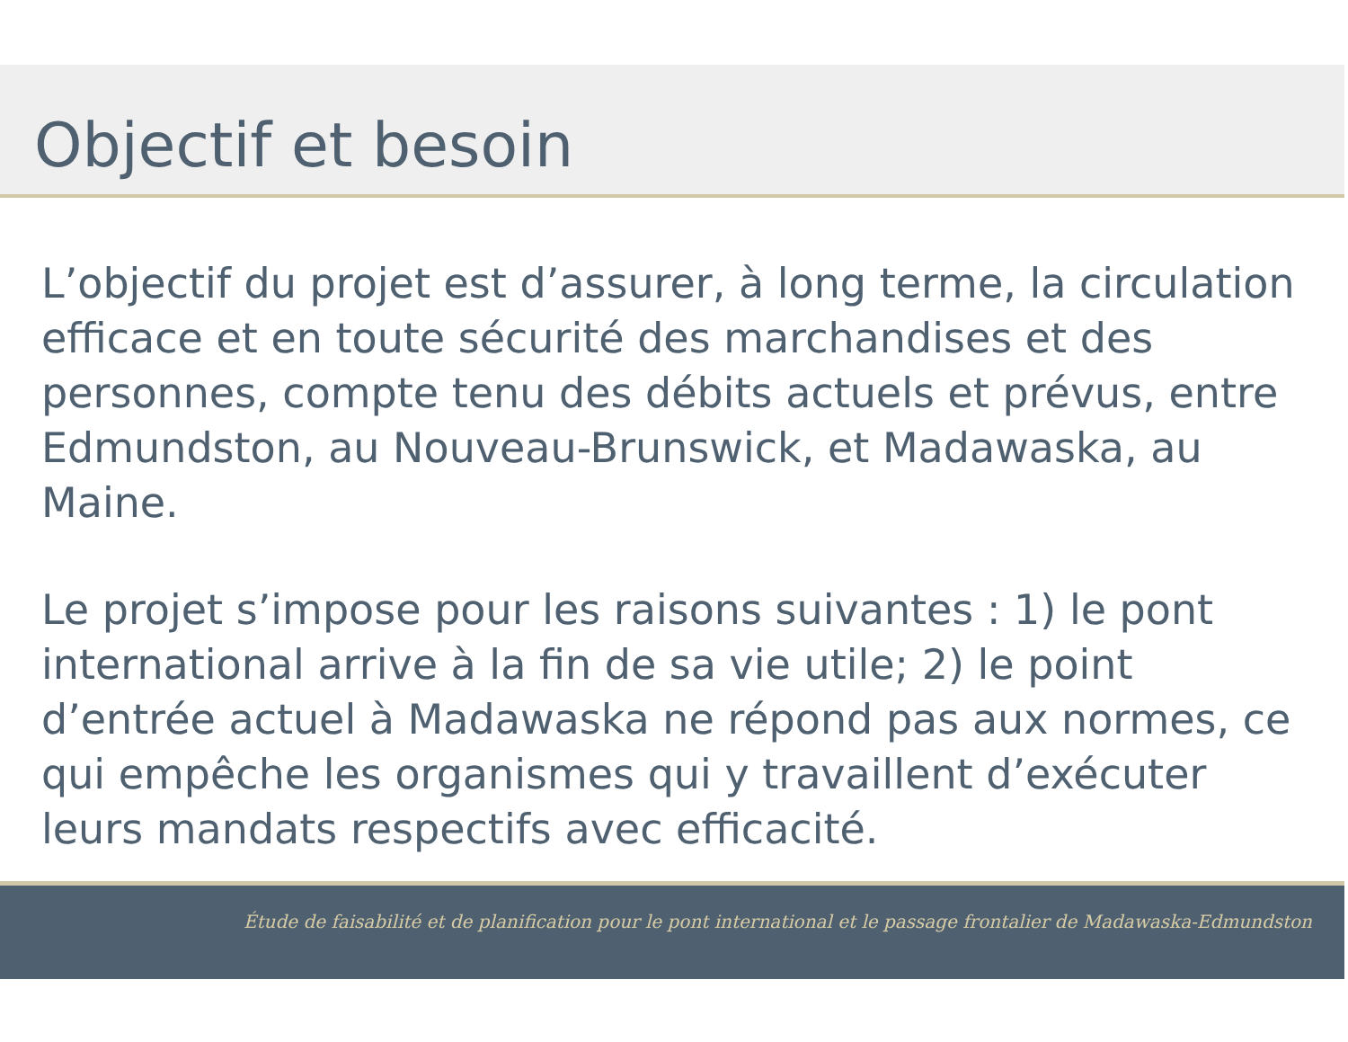Objectif et besoin
L’objectif du projet est d’assurer, à long terme, la circulation efficace et en toute sécurité des marchandises et des personnes, compte tenu des débits actuels et prévus, entre Edmundston, au Nouveau-Brunswick, et Madawaska, au Maine.
Le projet s’impose pour les raisons suivantes : 1) le pont international arrive à la fin de sa vie utile; 2) le point d’entrée actuel à Madawaska ne répond pas aux normes, ce qui empêche les organismes qui y travaillent d’exécuter leurs mandats respectifs avec efficacité.
Étude de faisabilité et de planification pour le pont international et le passage frontalier de Madawaska-Edmundston